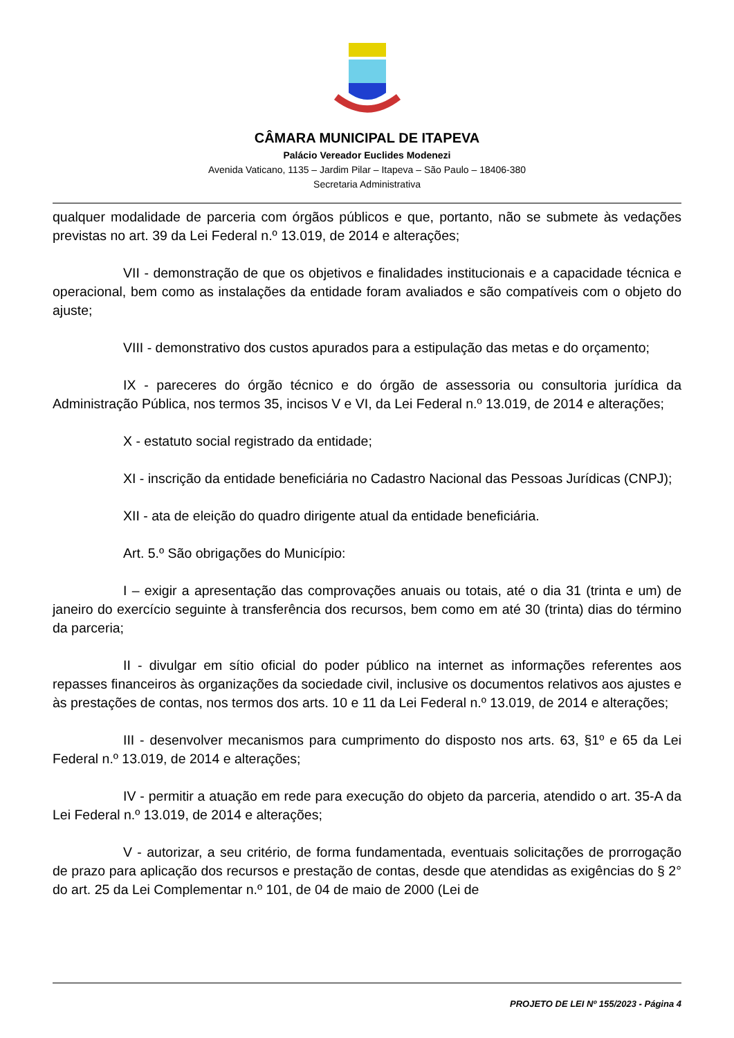CÂMARA MUNICIPAL DE ITAPEVA
Palácio Vereador Euclides Modenezi
Avenida Vaticano, 1135 – Jardim Pilar – Itapeva – São Paulo – 18406-380
Secretaria Administrativa
qualquer modalidade de parceria com órgãos públicos e que, portanto, não se submete às vedações previstas no art. 39 da Lei Federal n.º 13.019, de 2014 e alterações;
VII - demonstração de que os objetivos e finalidades institucionais e a capacidade técnica e operacional, bem como as instalações da entidade foram avaliados e são compatíveis com o objeto do ajuste;
VIII - demonstrativo dos custos apurados para a estipulação das metas e do orçamento;
IX - pareceres do órgão técnico e do órgão de assessoria ou consultoria jurídica da Administração Pública, nos termos 35, incisos V e VI, da Lei Federal n.º 13.019, de 2014 e alterações;
X - estatuto social registrado da entidade;
XI - inscrição da entidade beneficiária no Cadastro Nacional das Pessoas Jurídicas (CNPJ);
XII - ata de eleição do quadro dirigente atual da entidade beneficiária.
Art. 5.º São obrigações do Município:
I – exigir a apresentação das comprovações anuais ou totais, até o dia 31 (trinta e um) de janeiro do exercício seguinte à transferência dos recursos, bem como em até 30 (trinta) dias do término da parceria;
II - divulgar em sítio oficial do poder público na internet as informações referentes aos repasses financeiros às organizações da sociedade civil, inclusive os documentos relativos aos ajustes e às prestações de contas, nos termos dos arts. 10 e 11 da Lei Federal n.º 13.019, de 2014 e alterações;
III - desenvolver mecanismos para cumprimento do disposto nos arts. 63, §1º e 65 da Lei Federal n.º 13.019, de 2014 e alterações;
IV - permitir a atuação em rede para execução do objeto da parceria, atendido o art. 35-A da Lei Federal n.º 13.019, de 2014 e alterações;
V - autorizar, a seu critério, de forma fundamentada, eventuais solicitações de prorrogação de prazo para aplicação dos recursos e prestação de contas, desde que atendidas as exigências do § 2° do art. 25 da Lei Complementar n.º 101, de 04 de maio de 2000 (Lei de
PROJETO DE LEI Nº 155/2023 - Página 4